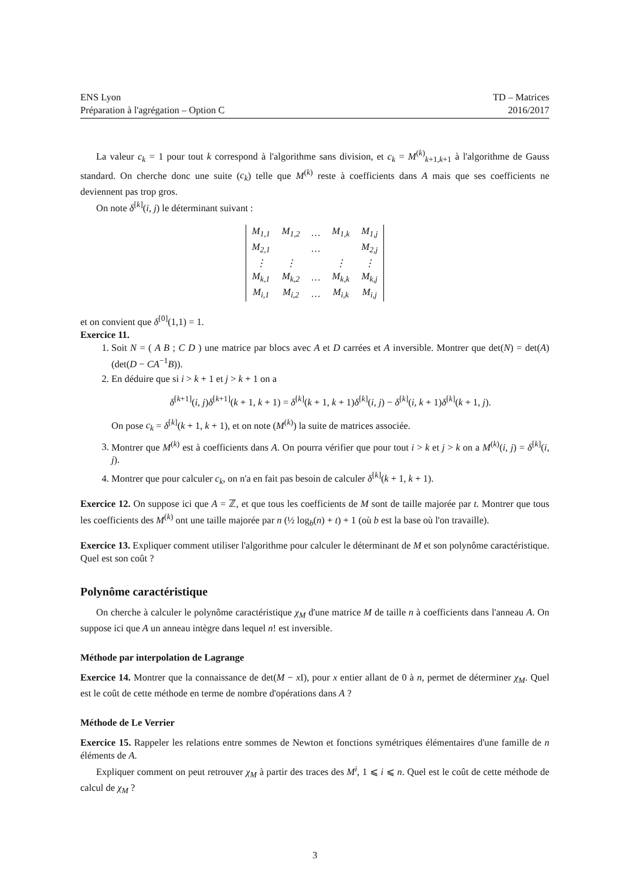ENS Lyon
Préparation à l'agrégation – Option C
TD – Matrices
2016/2017
La valeur c<sub>k</sub> = 1 pour tout k correspond à l'algorithme sans division, et c<sub>k</sub> = M<sup>(k)</sup><sub>k+1,k+1</sub> à l'algorithme de Gauss standard. On cherche donc une suite (c<sub>k</sub>) telle que M<sup>(k)</sup> reste à coefficients dans A mais que ses coefficients ne deviennent pas trop gros.
On note δ<sup>[k]</sup>(i, j) le déterminant suivant :
| M<sub>1,1</sub> | M<sub>1,2</sub> | … | M<sub>1,k</sub> | M<sub>1,j</sub> |
| M<sub>2,1</sub> | | … | | M<sub>2,j</sub> |
| ⋮ | ⋮ | | ⋮ | ⋮ |
| M<sub>k,1</sub> | M<sub>k,2</sub> | … | M<sub>k,k</sub> | M<sub>k,j</sub> |
| M<sub>i,1</sub> | M<sub>i,2</sub> | … | M<sub>i,k</sub> | M<sub>i,j</sub> |
et on convient que δ<sup>[0]</sup>(1,1) = 1.
Exercice 11.
1. Soit N = ( A B ; C D ) une matrice par blocs avec A et D carrées et A inversible. Montrer que det(N) = det(A)(det(D − CA<sup>−1</sup>B)).
2. En déduire que si i > k + 1 et j > k + 1 on a
δ<sup>[k+1]</sup>(i, j)δ<sup>[k+1]</sup>(k + 1, k + 1) = δ<sup>[k]</sup>(k + 1, k + 1)δ<sup>[k]</sup>(i, j) − δ<sup>[k]</sup>(i, k + 1)δ<sup>[k]</sup>(k + 1, j).
On pose c<sub>k</sub> = δ<sup>[k]</sup>(k + 1, k + 1), et on note (M<sup>(k)</sup>) la suite de matrices associée.
3. Montrer que M<sup>(k)</sup> est à coefficients dans A. On pourra vérifier que pour tout i > k et j > k on a M<sup>(k)</sup>(i, j) = δ<sup>[k]</sup>(i, j).
4. Montrer que pour calculer c<sub>k</sub>, on n'a en fait pas besoin de calculer δ<sup>[k]</sup>(k + 1, k + 1).
Exercice 12. On suppose ici que A = ℤ, et que tous les coefficients de M sont de taille majorée par t. Montrer que tous les coefficients des M<sup>(k)</sup> ont une taille majorée par n (½ log<sub>b</sub>(n) + t) + 1 (où b est la base où l'on travaille).
Exercice 13. Expliquer comment utiliser l'algorithme pour calculer le déterminant de M et son polynôme caractéristique. Quel est son coût ?
Polynôme caractéristique
On cherche à calculer le polynôme caractéristique χ<sub>M</sub> d'une matrice M de taille n à coefficients dans l'anneau A. On suppose ici que A un anneau intègre dans lequel n! est inversible.
Méthode par interpolation de Lagrange
Exercice 14. Montrer que la connaissance de det(M − x I), pour x entier allant de 0 à n, permet de déterminer χ<sub>M</sub>. Quel est le coût de cette méthode en terme de nombre d'opérations dans A ?
Méthode de Le Verrier
Exercice 15. Rappeler les relations entre sommes de Newton et fonctions symétriques élémentaires d'une famille de n éléments de A.
Expliquer comment on peut retrouver χ<sub>M</sub> à partir des traces des M<sup>i</sup>, 1 ⩽ i ⩽ n. Quel est le coût de cette méthode de calcul de χ<sub>M</sub> ?
3